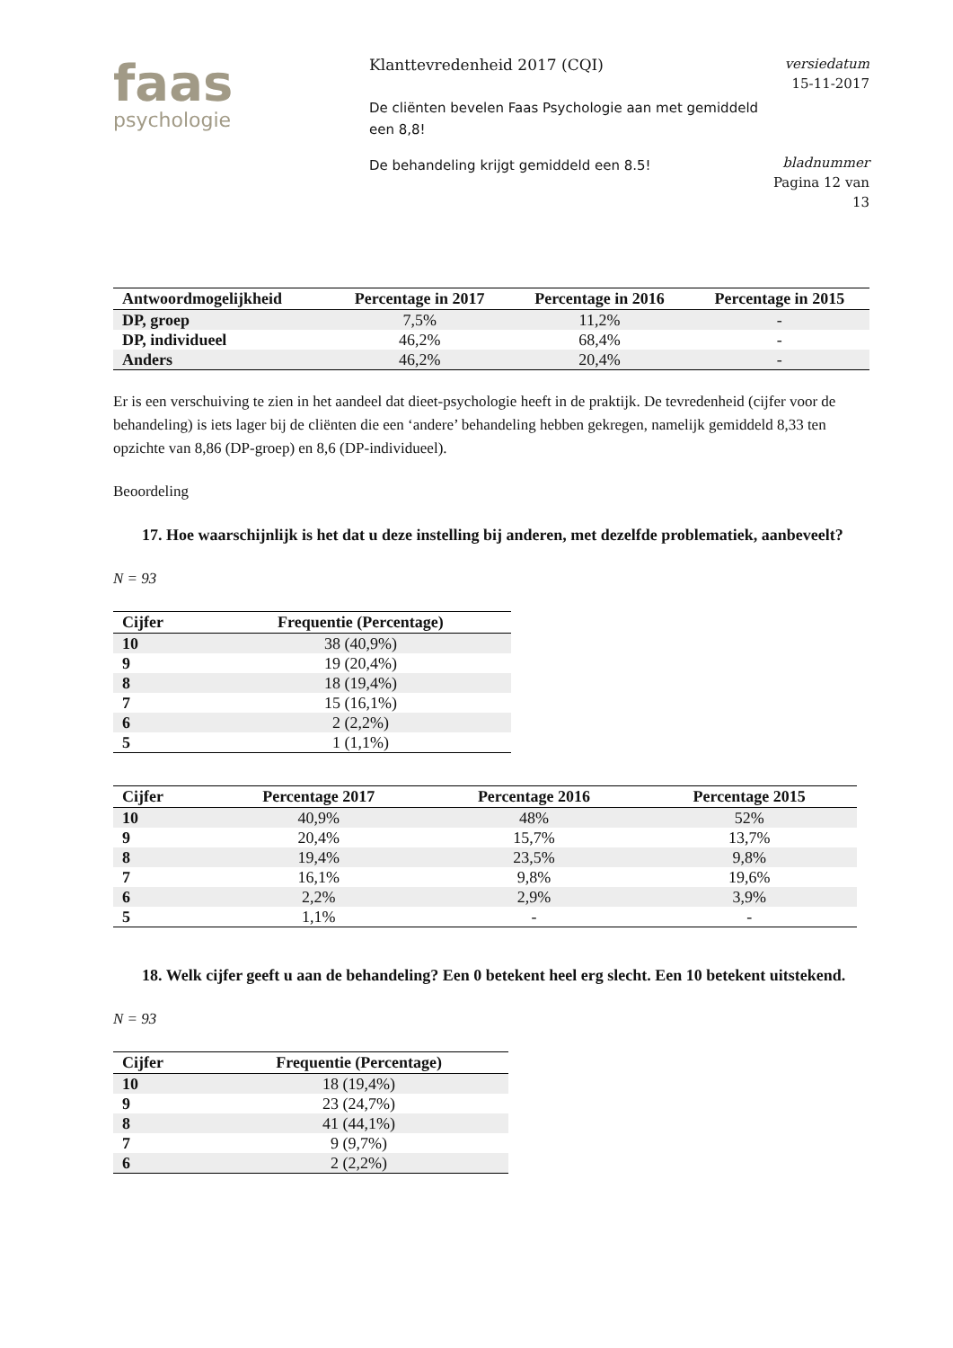faas
psychologie
Klanttevredenheid 2017 (CQI)
De cliënten bevelen Faas Psychologie aan met gemiddeld een 8,8!
De behandeling krijgt gemiddeld een 8.5!
versiedatum
15-11-2017
bladnummer
Pagina 12 van 13
| Antwoordmogelijkheid | Percentage in 2017 | Percentage in 2016 | Percentage in 2015 |
| --- | --- | --- | --- |
| DP, groep | 7,5% | 11,2% | - |
| DP, individueel | 46,2% | 68,4% | - |
| Anders | 46,2% | 20,4% | - |
Er is een verschuiving te zien in het aandeel dat dieet-psychologie heeft in de praktijk. De tevredenheid (cijfer voor de behandeling) is iets lager bij de cliënten die een ‘andere’ behandeling hebben gekregen, namelijk gemiddeld 8,33 ten opzichte van 8,86 (DP-groep) en 8,6 (DP-individueel).
Beoordeling
17. Hoe waarschijnlijk is het dat u deze instelling bij anderen, met dezelfde problematiek, aanbeveelt?
N = 93
| Cijfer | Frequentie (Percentage) |
| --- | --- |
| 10 | 38 (40,9%) |
| 9 | 19 (20,4%) |
| 8 | 18 (19,4%) |
| 7 | 15 (16,1%) |
| 6 | 2 (2,2%) |
| 5 | 1 (1,1%) |
| Cijfer | Percentage 2017 | Percentage 2016 | Percentage 2015 |
| --- | --- | --- | --- |
| 10 | 40,9% | 48% | 52% |
| 9 | 20,4% | 15,7% | 13,7% |
| 8 | 19,4% | 23,5% | 9,8% |
| 7 | 16,1% | 9,8% | 19,6% |
| 6 | 2,2% | 2,9% | 3,9% |
| 5 | 1,1% | - | - |
18. Welk cijfer geeft u aan de behandeling? Een 0 betekent heel erg slecht. Een 10 betekent uitstekend.
N = 93
| Cijfer | Frequentie (Percentage) |
| --- | --- |
| 10 | 18 (19,4%) |
| 9 | 23 (24,7%) |
| 8 | 41 (44,1%) |
| 7 | 9 (9,7%) |
| 6 | 2 (2,2%) |